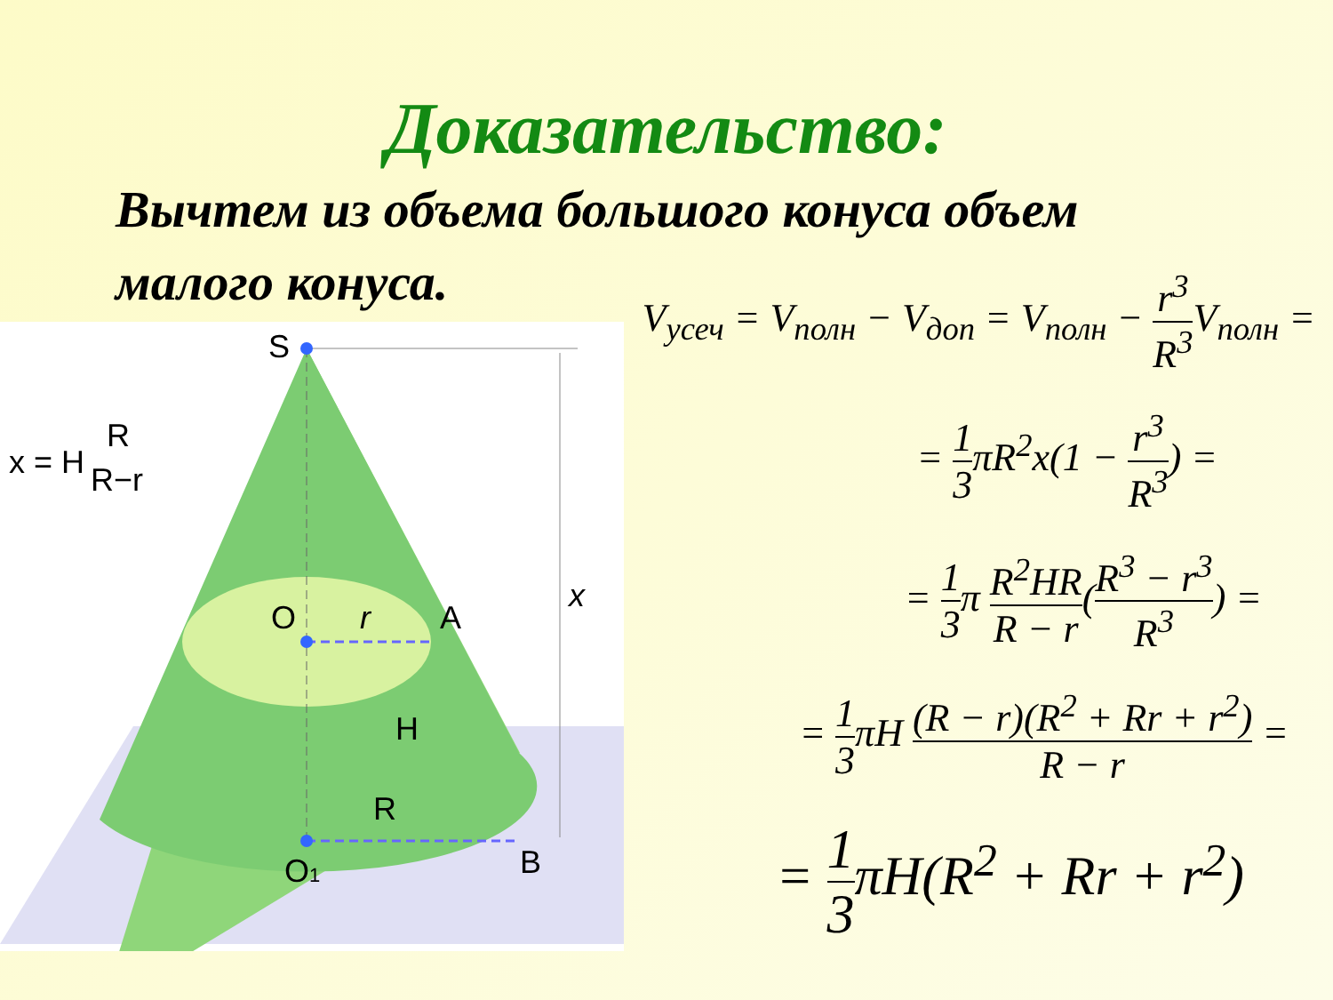Доказательство:
Вычтем из объема большого конуса объем малого конуса.
S
O
r
A
H
R
O1
B
x
x = H
R
R−r
V<sub>усеч</sub> = V<sub>полн</sub> − V<sub>доп</sub> = V<sub>полн</sub> − r<sup>3</sup> R<sup>3</sup> V<sub>полн</sub> =
= 1 3πR<sup>2</sup>x(1 − r<sup>3</sup> R<sup>3</sup>) =
= 1 3π R<sup>2</sup>HR R − r(R<sup>3</sup> − r<sup>3</sup> R<sup>3</sup>) =
= 1 3πH (R − r)(R<sup>2</sup> + Rr + r<sup>2</sup>) R − r =
= 1 3πH(R<sup>2</sup> + Rr + r<sup>2</sup>)